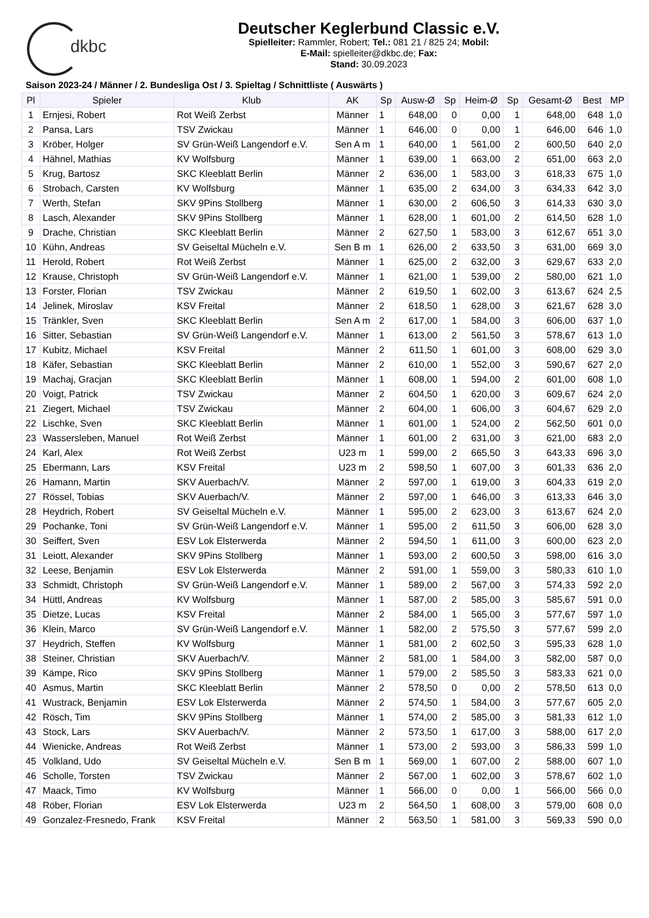dkbc
Deutscher Keglerbund Classic e.V.
Spielleiter: Rammler, Robert; Tel.: 081 21 / 825 24; Mobil:
E-Mail: spielleiter@dkbc.de; Fax:
Stand: 30.09.2023
Saison 2023-24 / Männer / 2. Bundesliga Ost / 3. Spieltag / Schnittliste ( Auswärts )
| Pl | Spieler | Klub | AK | Sp | Ausw-Ø | Sp | Heim-Ø | Sp | Gesamt-Ø | Best | MP |
| --- | --- | --- | --- | --- | --- | --- | --- | --- | --- | --- | --- |
| 1 | Ernjesi, Robert | Rot Weiß Zerbst | Männer | 1 | 648,00 | 0 | 0,00 | 1 | 648,00 | 648 | 1,0 |
| 2 | Pansa, Lars | TSV Zwickau | Männer | 1 | 646,00 | 0 | 0,00 | 1 | 646,00 | 646 | 1,0 |
| 3 | Kröber, Holger | SV Grün-Weiß Langendorf e.V. | Sen A m | 1 | 640,00 | 1 | 561,00 | 2 | 600,50 | 640 | 2,0 |
| 4 | Hähnel, Mathias | KV Wolfsburg | Männer | 1 | 639,00 | 1 | 663,00 | 2 | 651,00 | 663 | 2,0 |
| 5 | Krug, Bartosz | SKC Kleeblatt Berlin | Männer | 2 | 636,00 | 1 | 583,00 | 3 | 618,33 | 675 | 1,0 |
| 6 | Strobach, Carsten | KV Wolfsburg | Männer | 1 | 635,00 | 2 | 634,00 | 3 | 634,33 | 642 | 3,0 |
| 7 | Werth, Stefan | SKV 9Pins Stollberg | Männer | 1 | 630,00 | 2 | 606,50 | 3 | 614,33 | 630 | 3,0 |
| 8 | Lasch, Alexander | SKV 9Pins Stollberg | Männer | 1 | 628,00 | 1 | 601,00 | 2 | 614,50 | 628 | 1,0 |
| 9 | Drache, Christian | SKC Kleeblatt Berlin | Männer | 2 | 627,50 | 1 | 583,00 | 3 | 612,67 | 651 | 3,0 |
| 10 | Kühn, Andreas | SV Geiseltal Mücheln e.V. | Sen B m | 1 | 626,00 | 2 | 633,50 | 3 | 631,00 | 669 | 3,0 |
| 11 | Herold, Robert | Rot Weiß Zerbst | Männer | 1 | 625,00 | 2 | 632,00 | 3 | 629,67 | 633 | 2,0 |
| 12 | Krause, Christoph | SV Grün-Weiß Langendorf e.V. | Männer | 1 | 621,00 | 1 | 539,00 | 2 | 580,00 | 621 | 1,0 |
| 13 | Forster, Florian | TSV Zwickau | Männer | 2 | 619,50 | 1 | 602,00 | 3 | 613,67 | 624 | 2,5 |
| 14 | Jelinek, Miroslav | KSV Freital | Männer | 2 | 618,50 | 1 | 628,00 | 3 | 621,67 | 628 | 3,0 |
| 15 | Tränkler, Sven | SKC Kleeblatt Berlin | Sen A m | 2 | 617,00 | 1 | 584,00 | 3 | 606,00 | 637 | 1,0 |
| 16 | Sitter, Sebastian | SV Grün-Weiß Langendorf e.V. | Männer | 1 | 613,00 | 2 | 561,50 | 3 | 578,67 | 613 | 1,0 |
| 17 | Kubitz, Michael | KSV Freital | Männer | 2 | 611,50 | 1 | 601,00 | 3 | 608,00 | 629 | 3,0 |
| 18 | Käfer, Sebastian | SKC Kleeblatt Berlin | Männer | 2 | 610,00 | 1 | 552,00 | 3 | 590,67 | 627 | 2,0 |
| 19 | Machaj, Gracjan | SKC Kleeblatt Berlin | Männer | 1 | 608,00 | 1 | 594,00 | 2 | 601,00 | 608 | 1,0 |
| 20 | Voigt, Patrick | TSV Zwickau | Männer | 2 | 604,50 | 1 | 620,00 | 3 | 609,67 | 624 | 2,0 |
| 21 | Ziegert, Michael | TSV Zwickau | Männer | 2 | 604,00 | 1 | 606,00 | 3 | 604,67 | 629 | 2,0 |
| 22 | Lischke, Sven | SKC Kleeblatt Berlin | Männer | 1 | 601,00 | 1 | 524,00 | 2 | 562,50 | 601 | 0,0 |
| 23 | Wassersleben, Manuel | Rot Weiß Zerbst | Männer | 1 | 601,00 | 2 | 631,00 | 3 | 621,00 | 683 | 2,0 |
| 24 | Karl, Alex | Rot Weiß Zerbst | U23 m | 1 | 599,00 | 2 | 665,50 | 3 | 643,33 | 696 | 3,0 |
| 25 | Ebermann, Lars | KSV Freital | U23 m | 2 | 598,50 | 1 | 607,00 | 3 | 601,33 | 636 | 2,0 |
| 26 | Hamann, Martin | SKV Auerbach/V. | Männer | 2 | 597,00 | 1 | 619,00 | 3 | 604,33 | 619 | 2,0 |
| 27 | Rössel, Tobias | SKV Auerbach/V. | Männer | 2 | 597,00 | 1 | 646,00 | 3 | 613,33 | 646 | 3,0 |
| 28 | Heydrich, Robert | SV Geiseltal Mücheln e.V. | Männer | 1 | 595,00 | 2 | 623,00 | 3 | 613,67 | 624 | 2,0 |
| 29 | Pochanke, Toni | SV Grün-Weiß Langendorf e.V. | Männer | 1 | 595,00 | 2 | 611,50 | 3 | 606,00 | 628 | 3,0 |
| 30 | Seiffert, Sven | ESV Lok Elsterwerda | Männer | 2 | 594,50 | 1 | 611,00 | 3 | 600,00 | 623 | 2,0 |
| 31 | Leiott, Alexander | SKV 9Pins Stollberg | Männer | 1 | 593,00 | 2 | 600,50 | 3 | 598,00 | 616 | 3,0 |
| 32 | Leese, Benjamin | ESV Lok Elsterwerda | Männer | 2 | 591,00 | 1 | 559,00 | 3 | 580,33 | 610 | 1,0 |
| 33 | Schmidt, Christoph | SV Grün-Weiß Langendorf e.V. | Männer | 1 | 589,00 | 2 | 567,00 | 3 | 574,33 | 592 | 2,0 |
| 34 | Hüttl, Andreas | KV Wolfsburg | Männer | 1 | 587,00 | 2 | 585,00 | 3 | 585,67 | 591 | 0,0 |
| 35 | Dietze, Lucas | KSV Freital | Männer | 2 | 584,00 | 1 | 565,00 | 3 | 577,67 | 597 | 1,0 |
| 36 | Klein, Marco | SV Grün-Weiß Langendorf e.V. | Männer | 1 | 582,00 | 2 | 575,50 | 3 | 577,67 | 599 | 2,0 |
| 37 | Heydrich, Steffen | KV Wolfsburg | Männer | 1 | 581,00 | 2 | 602,50 | 3 | 595,33 | 628 | 1,0 |
| 38 | Steiner, Christian | SKV Auerbach/V. | Männer | 2 | 581,00 | 1 | 584,00 | 3 | 582,00 | 587 | 0,0 |
| 39 | Kämpe, Rico | SKV 9Pins Stollberg | Männer | 1 | 579,00 | 2 | 585,50 | 3 | 583,33 | 621 | 0,0 |
| 40 | Asmus, Martin | SKC Kleeblatt Berlin | Männer | 2 | 578,50 | 0 | 0,00 | 2 | 578,50 | 613 | 0,0 |
| 41 | Wustrack, Benjamin | ESV Lok Elsterwerda | Männer | 2 | 574,50 | 1 | 584,00 | 3 | 577,67 | 605 | 2,0 |
| 42 | Rösch, Tim | SKV 9Pins Stollberg | Männer | 1 | 574,00 | 2 | 585,00 | 3 | 581,33 | 612 | 1,0 |
| 43 | Stock, Lars | SKV Auerbach/V. | Männer | 2 | 573,50 | 1 | 617,00 | 3 | 588,00 | 617 | 2,0 |
| 44 | Wienicke, Andreas | Rot Weiß Zerbst | Männer | 1 | 573,00 | 2 | 593,00 | 3 | 586,33 | 599 | 1,0 |
| 45 | Volkland, Udo | SV Geiseltal Mücheln e.V. | Sen B m | 1 | 569,00 | 1 | 607,00 | 2 | 588,00 | 607 | 1,0 |
| 46 | Scholle, Torsten | TSV Zwickau | Männer | 2 | 567,00 | 1 | 602,00 | 3 | 578,67 | 602 | 1,0 |
| 47 | Maack, Timo | KV Wolfsburg | Männer | 1 | 566,00 | 0 | 0,00 | 1 | 566,00 | 566 | 0,0 |
| 48 | Röber, Florian | ESV Lok Elsterwerda | U23 m | 2 | 564,50 | 1 | 608,00 | 3 | 579,00 | 608 | 0,0 |
| 49 | Gonzalez-Fresnedo, Frank | KSV Freital | Männer | 2 | 563,50 | 1 | 581,00 | 3 | 569,33 | 590 | 0,0 |